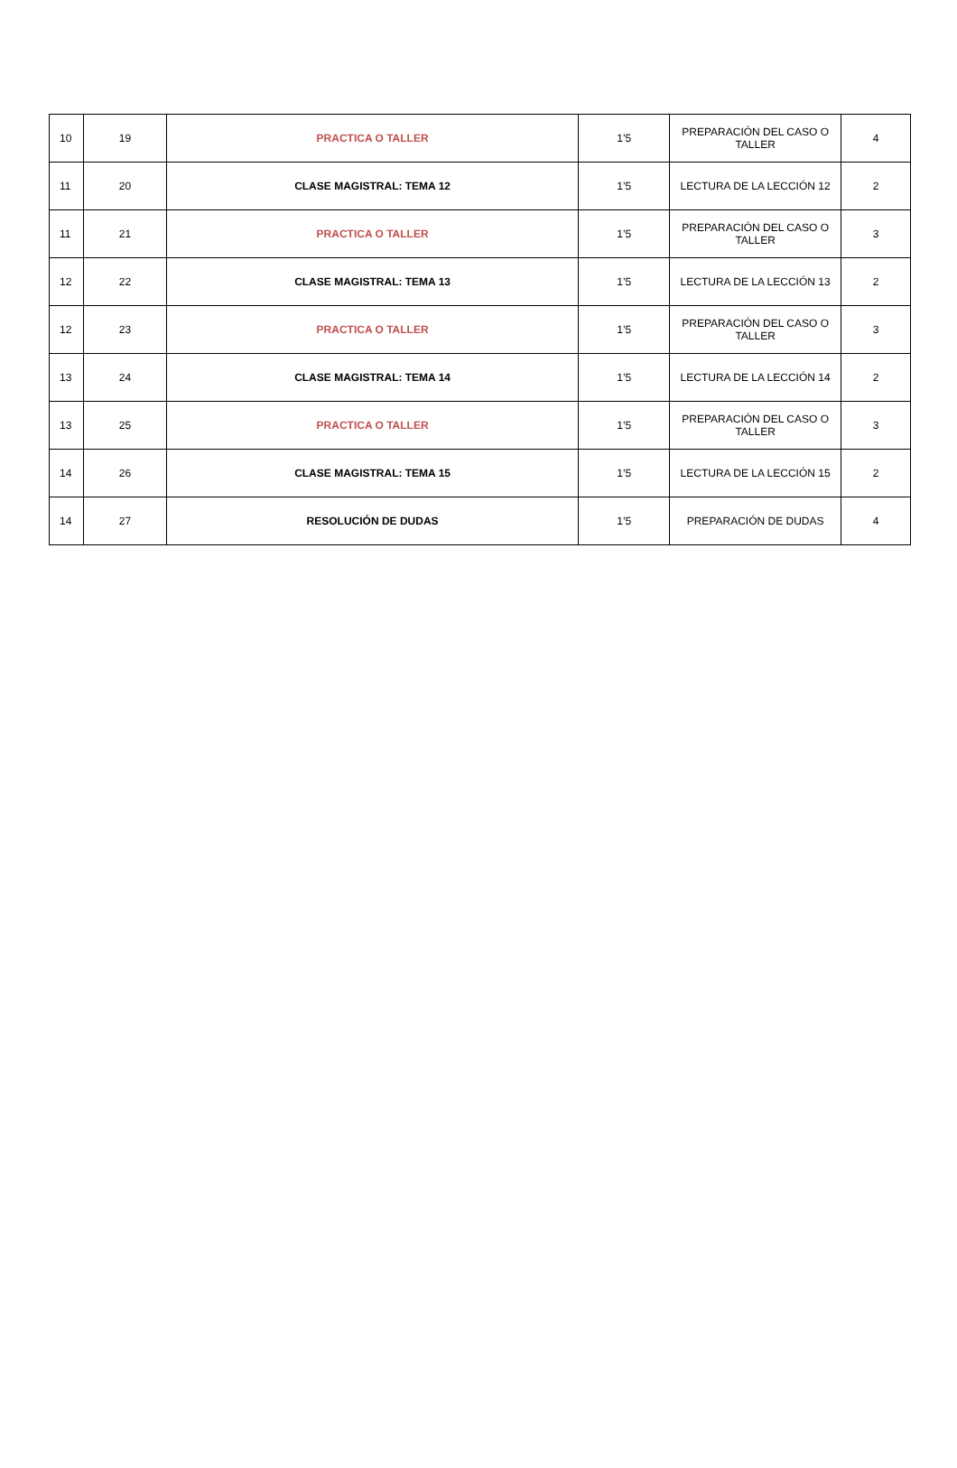| 10 | 19 | PRACTICA O TALLER | 1’5 | PREPARACIÓN DEL CASO O TALLER | 4 |
| 11 | 20 | CLASE MAGISTRAL: TEMA 12 | 1’5 | LECTURA DE LA LECCIÓN 12 | 2 |
| 11 | 21 | PRACTICA O TALLER | 1’5 | PREPARACIÓN DEL CASO O TALLER | 3 |
| 12 | 22 | CLASE MAGISTRAL: TEMA 13 | 1’5 | LECTURA DE LA LECCIÓN 13 | 2 |
| 12 | 23 | PRACTICA O TALLER | 1’5 | PREPARACIÓN DEL CASO O TALLER | 3 |
| 13 | 24 | CLASE MAGISTRAL: TEMA 14 | 1’5 | LECTURA DE LA LECCIÓN 14 | 2 |
| 13 | 25 | PRACTICA O TALLER | 1’5 | PREPARACIÓN DEL CASO O TALLER | 3 |
| 14 | 26 | CLASE MAGISTRAL: TEMA 15 | 1’5 | LECTURA DE LA LECCIÓN 15 | 2 |
| 14 | 27 | RESOLUCIÓN DE DUDAS | 1’5 | PREPARACIÓN DE DUDAS | 4 |